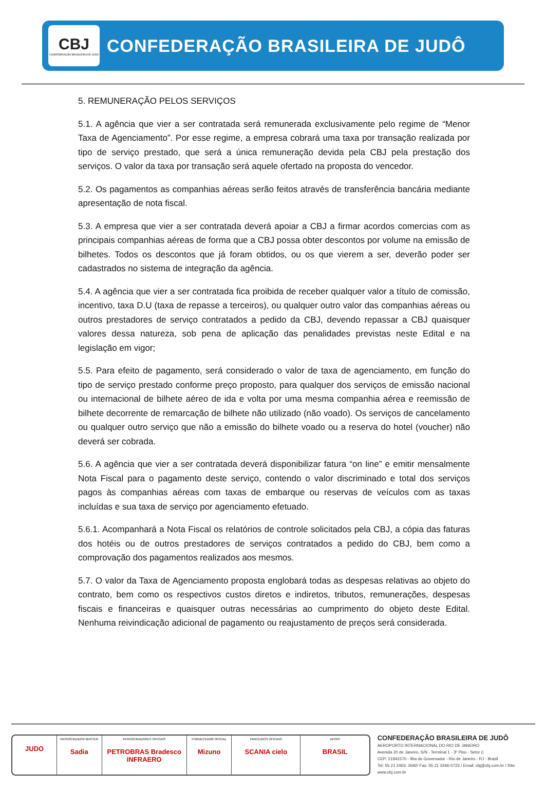CBJ
CONFEDERAÇÃO BRASILEIRA DE JUDÔ
CONFEDERAÇÃO BRASILEIRA DE JUDÔ
5. REMUNERAÇÃO PELOS SERVIÇOS
5.1. A agência que vier a ser contratada será remunerada exclusivamente pelo regime de “Menor Taxa de Agenciamento”. Por esse regime, a empresa cobrará uma taxa por transação realizada por tipo de serviço prestado, que será a única remuneração devida pela CBJ pela prestação dos serviços. O valor da taxa por transação será aquele ofertado na proposta do vencedor.
5.2. Os pagamentos as companhias aéreas serão feitos através de transferência bancária mediante apresentação de nota fiscal.
5.3. A empresa que vier a ser contratada deverá apoiar a CBJ a firmar acordos comercias com as principais companhias aéreas de forma que a CBJ possa obter descontos por volume na emissão de bilhetes. Todos os descontos que já foram obtidos, ou os que vierem a ser, deverão poder ser cadastrados no sistema de integração da agência.
5.4. A agência que vier a ser contratada fica proibida de receber qualquer valor a título de comissão, incentivo, taxa D.U (taxa de repasse a terceiros), ou qualquer outro valor das companhias aéreas ou outros prestadores de serviço contratados a pedido da CBJ, devendo repassar a CBJ quaisquer valores dessa natureza, sob pena de aplicação das penalidades previstas neste Edital e na legislação em vigor;
5.5. Para efeito de pagamento, será considerado o valor de taxa de agenciamento, em função do tipo de serviço prestado conforme preço proposto, para qualquer dos serviços de emissão nacional ou internacional de bilhete aéreo de ida e volta por uma mesma companhia aérea e reemissão de bilhete decorrente de remarcação de bilhete não utilizado (não voado). Os serviços de cancelamento ou qualquer outro serviço que não a emissão do bilhete voado ou a reserva do hotel (voucher) não deverá ser cobrada.
5.6. A agência que vier a ser contratada deverá disponibilizar fatura “on line” e emitir mensalmente Nota Fiscal para o pagamento deste serviço, contendo o valor discriminado e total dos serviços pagos às companhias aéreas com taxas de embarque ou reservas de veículos com as taxas incluídas e sua taxa de serviço por agenciamento efetuado.
5.6.1. Acompanhará a Nota Fiscal os relatórios de controle solicitados pela CBJ, a cópia das faturas dos hotéis ou de outros prestadores de serviços contratados a pedido do CBJ, bem como a comprovação dos pagamentos realizados aos mesmos.
5.7. O valor da Taxa de Agenciamento proposta englobará todas as despesas relativas ao objeto do contrato, bem como os respectivos custos diretos e indiretos, tributos, remunerações, despesas fiscais e financeiras e quaisquer outras necessárias ao cumprimento do objeto deste Edital. Nenhuma reivindicação adicional de pagamento ou reajustamento de preços será considerada.
JUDO
PATROCINADOR MASTER
Sadia
PATROCINADORES OFICIAIS
PETROBRAS Bradesco INFRAERO
FORNECEDOR OFICIAL
Mizuno
PARCEIROS OFICIAIS
SCANIA cielo
APOIO
BRASIL
CONFEDERAÇÃO BRASILEIRA DE JUDÔ
AEROPORTO INTERNACIONAL DO RIO DE JANEIRO
Avenida 20 de Janeiro, S/N - Terminal 1 - 3º Piso - Setor C
CEP: 21941570 - Ilha do Governador - Rio de Janeiro - RJ - Brasil
Tel: 55 21 2463- 2692/ Fax: 55 21 3266-0723 / Email: cbj@cbj.com.br / Site: www.cbj.com.br